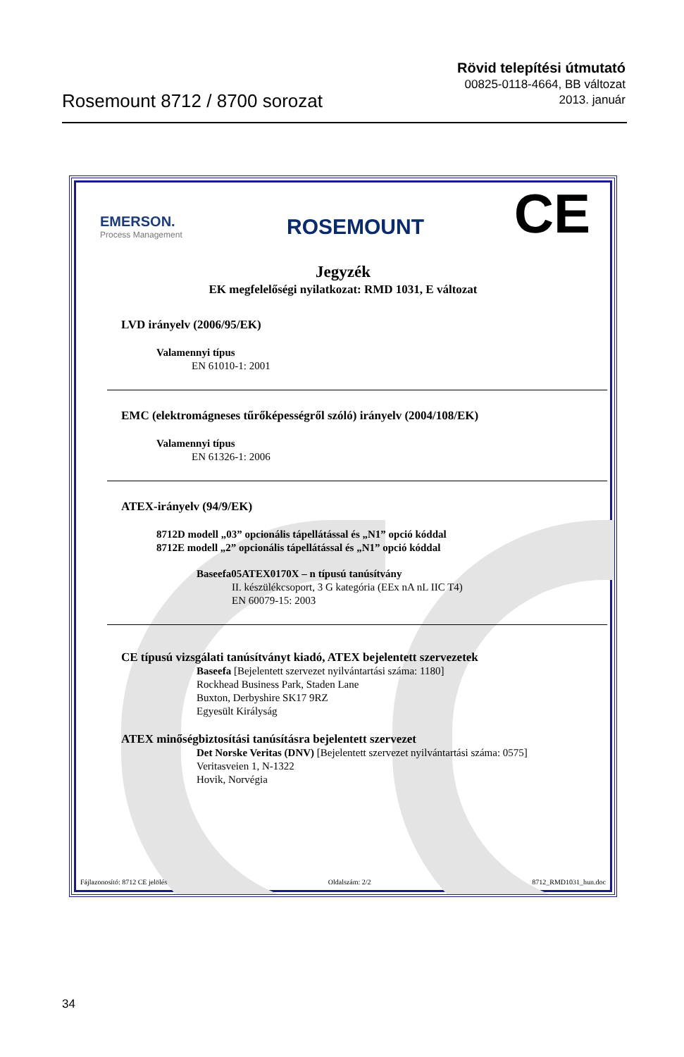Rosemount 8712 / 8700 sorozat
Rövid telepítési útmutató
00825-0118-4664, BB változat
2013. január
EMERSON.
Process Management
ROSEMOUNT CE
Jegyzék
EK megfelelőségi nyilatkozat: RMD 1031, E változat
LVD irányelv (2006/95/EK)
Valamennyi típus
EN 61010-1: 2001
EMC (elektromágneses tűrőképességről szóló) irányelv (2004/108/EK)
Valamennyi típus
EN 61326-1: 2006
ATEX-irányelv (94/9/EK)
8712D modell „03” opcionális tápellátással és „N1” opció kóddal
8712E modell „2” opcionális tápellátással és „N1” opció kóddal
Baseefa05ATEX0170X – n típusú tanúsítvány
II. készülékcsoport, 3 G kategória (EEx nA nL IIC T4)
EN 60079-15: 2003
CE típusú vizsgálati tanúsítványt kiadó, ATEX bejelentett szervezetek
Baseefa [Bejelentett szervezet nyilvántartási száma: 1180]
Rockhead Business Park, Staden Lane
Buxton, Derbyshire SK17 9RZ
Egyesült Királyság
ATEX minőségbiztosítási tanúsításra bejelentett szervezet
Det Norske Veritas (DNV) [Bejelentett szervezet nyilvántartási száma: 0575]
Veritasveien 1, N-1322
Hovik, Norvégia
Fájlazonosító: 8712 CE jelölés Oldalszám: 2/2 8712_RMD1031_hun.doc
34